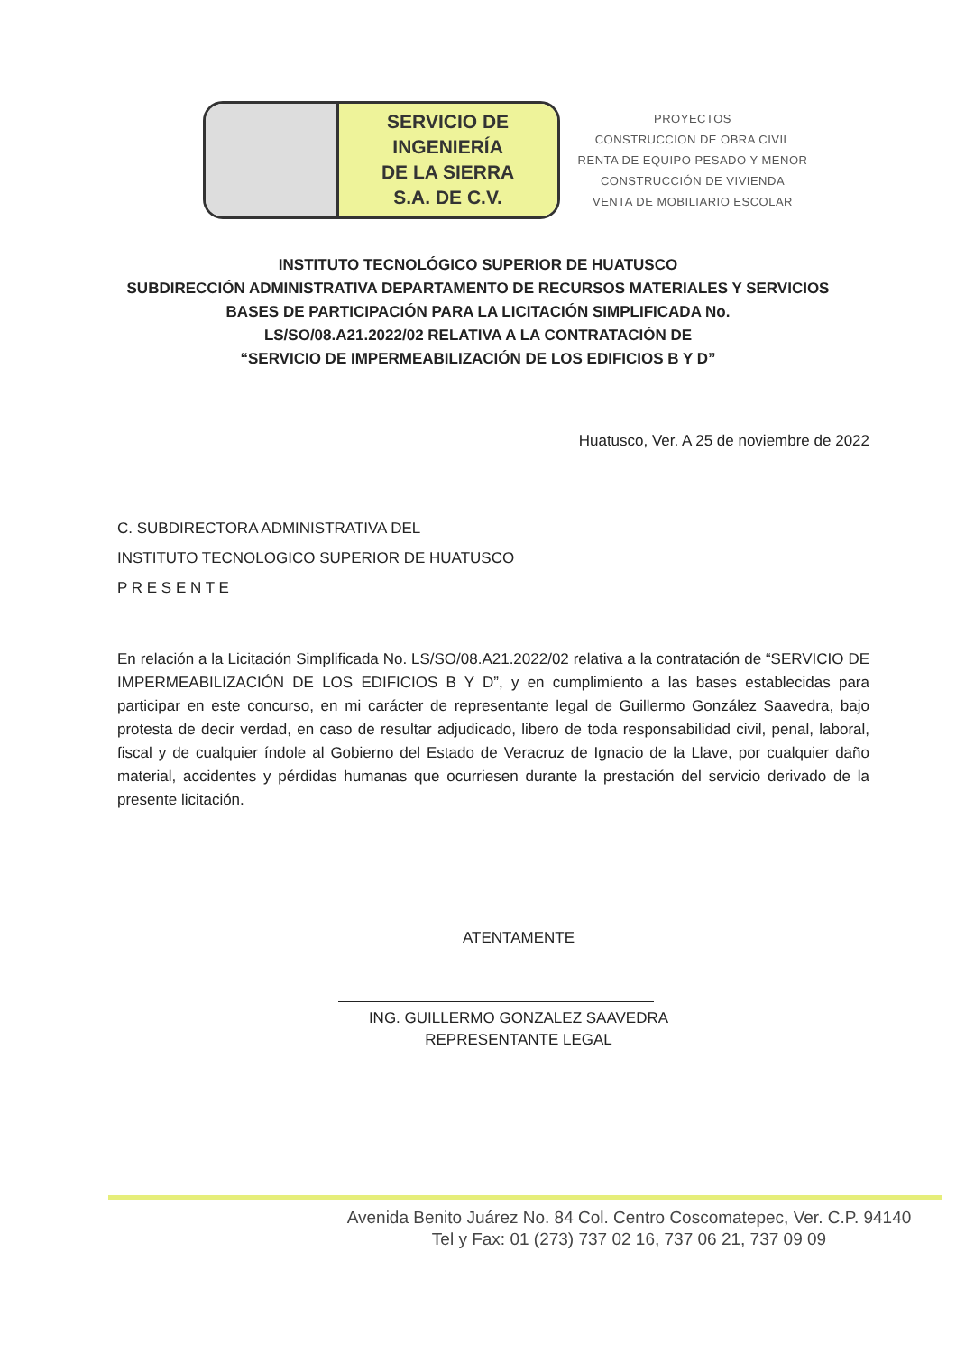SERVICIO DE
INGENIERÍA
DE LA SIERRA
S.A. DE C.V.
PROYECTOS
CONSTRUCCION DE OBRA CIVIL
RENTA DE EQUIPO PESADO Y MENOR
CONSTRUCCIÓN DE VIVIENDA
VENTA DE MOBILIARIO ESCOLAR
INSTITUTO TECNOLÓGICO SUPERIOR DE HUATUSCO
SUBDIRECCIÓN ADMINISTRATIVA DEPARTAMENTO DE RECURSOS MATERIALES Y SERVICIOS
BASES DE PARTICIPACIÓN PARA LA LICITACIÓN SIMPLIFICADA No.
LS/SO/08.A21.2022/02 RELATIVA A LA CONTRATACIÓN DE
“SERVICIO DE IMPERMEABILIZACIÓN DE LOS EDIFICIOS B Y D”
Huatusco, Ver. A 25 de noviembre de 2022
C. SUBDIRECTORA ADMINISTRATIVA DEL
INSTITUTO TECNOLOGICO SUPERIOR DE HUATUSCO
P R E S E N T E
En relación a la Licitación Simplificada No. LS/SO/08.A21.2022/02 relativa a la contratación de “SERVICIO DE IMPERMEABILIZACIÓN DE LOS EDIFICIOS B Y D”, y en cumplimiento a las bases establecidas para participar en este concurso, en mi carácter de representante legal de Guillermo González Saavedra, bajo protesta de decir verdad, en caso de resultar adjudicado, libero de toda responsabilidad civil, penal, laboral, fiscal y de cualquier índole al Gobierno del Estado de Veracruz de Ignacio de la Llave, por cualquier daño material, accidentes y pérdidas humanas que ocurriesen durante la prestación del servicio derivado de la presente licitación.
ATENTAMENTE
ING. GUILLERMO GONZALEZ SAAVEDRA
REPRESENTANTE LEGAL
Avenida Benito Juárez No. 84 Col. Centro Coscomatepec, Ver. C.P. 94140
Tel y Fax: 01 (273) 737 02 16, 737 06 21, 737 09 09